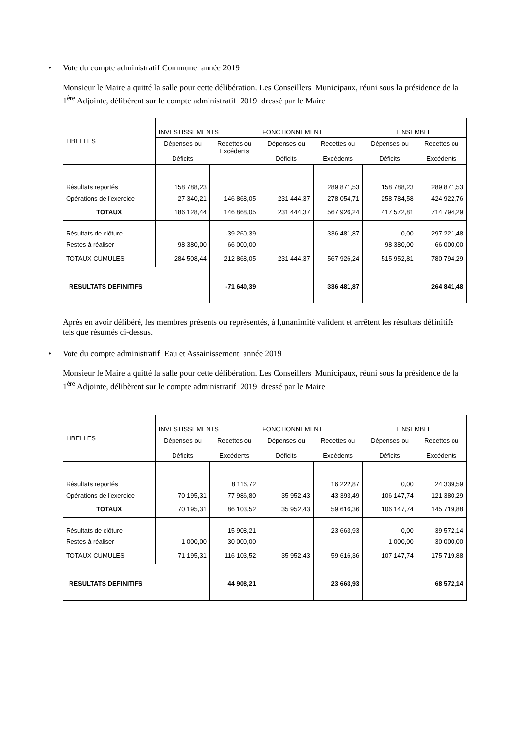• Vote du compte administratif Commune année 2019
Monsieur le Maire a quitté la salle pour cette délibération. Les Conseillers Municipaux, réuni sous la présidence de la 1<sup>ère</sup> Adjointe, délibèrent sur le compte administratif 2019 dressé par le Maire
| LIBELLES | INVESTISSEMENTS | | FONCTIONNEMENT | | ENSEMBLE | |
| | Dépenses ou Déficits | Recettes ou Excédents | Dépenses ou Déficits | Recettes ou Excédents | Dépenses ou Déficits | Recettes ou Excédents |
| Résultats reportés | 158 788,23 | | | 289 871,53 | 158 788,23 | 289 871,53 |
| Opérations de l'exercice | 27 340,21 | 146 868,05 | 231 444,37 | 278 054,71 | 258 784,58 | 424 922,76 |
| TOTAUX | 186 128,44 | 146 868,05 | 231 444,37 | 567 926,24 | 417 572,81 | 714 794,29 |
| Résultats de clôture | | -39 260,39 | | 336 481,87 | 0,00 | 297 221,48 |
| Restes à réaliser | 98 380,00 | 66 000,00 | | | 98 380,00 | 66 000,00 |
| TOTAUX CUMULES | 284 508,44 | 212 868,05 | 231 444,37 | 567 926,24 | 515 952,81 | 780 794,29 |
| RESULTATS DEFINITIFS | | -71 640,39 | | 336 481,87 | | 264 841,48 |
Après en avoir délibéré, les membres présents ou représentés, à l,unanimité valident et arrêtent les résultats définitifs tels que résumés ci-dessus.
• Vote du compte administratif Eau et Assainissement année 2019
Monsieur le Maire a quitté la salle pour cette délibération. Les Conseillers Municipaux, réuni sous la présidence de la 1<sup>ère</sup> Adjointe, délibèrent sur le compte administratif 2019 dressé par le Maire
| LIBELLES | INVESTISSEMENTS | | FONCTIONNEMENT | | ENSEMBLE | |
| | Dépenses ou Déficits | Recettes ou Excédents | Dépenses ou Déficits | Recettes ou Excédents | Dépenses ou Déficits | Recettes ou Excédents |
| Résultats reportés | | 8 116,72 | | 16 222,87 | 0,00 | 24 339,59 |
| Opérations de l'exercice | 70 195,31 | 77 986,80 | 35 952,43 | 43 393,49 | 106 147,74 | 121 380,29 |
| TOTAUX | 70 195,31 | 86 103,52 | 35 952,43 | 59 616,36 | 106 147,74 | 145 719,88 |
| Résultats de clôture | | 15 908,21 | | 23 663,93 | 0,00 | 39 572,14 |
| Restes à réaliser | 1 000,00 | 30 000,00 | | | 1 000,00 | 30 000,00 |
| TOTAUX CUMULES | 71 195,31 | 116 103,52 | 35 952,43 | 59 616,36 | 107 147,74 | 175 719,88 |
| RESULTATS DEFINITIFS | | 44 908,21 | | 23 663,93 | | 68 572,14 |